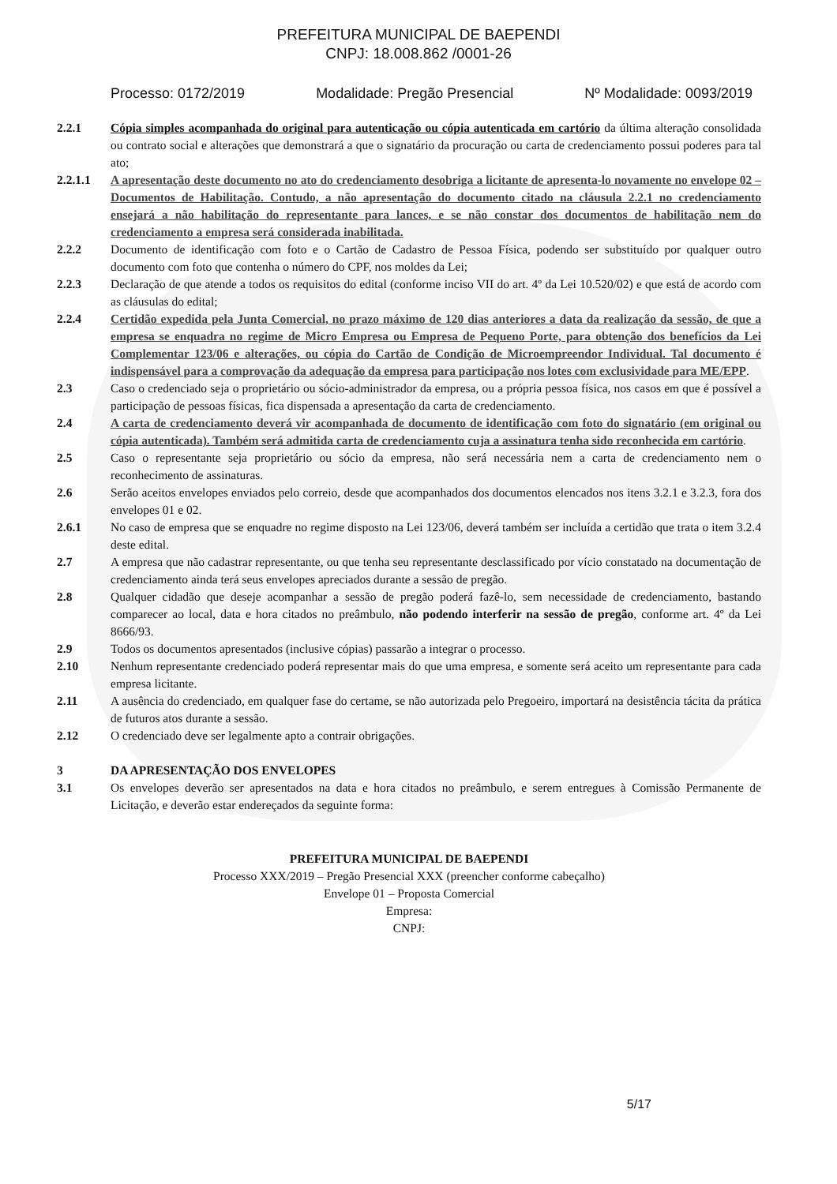PREFEITURA MUNICIPAL DE BAEPENDI
CNPJ: 18.008.862 /0001-26
Processo: 0172/2019 Modalidade: Pregão Presencial Nº Modalidade: 0093/2019
2.2.1 Cópia simples acompanhada do original para autenticação ou cópia autenticada em cartório da última alteração consolidada ou contrato social e alterações que demonstrará a que o signatário da procuração ou carta de credenciamento possui poderes para tal ato;
2.2.1.1 A apresentação deste documento no ato do credenciamento desobriga a licitante de apresenta-lo novamente no envelope 02 – Documentos de Habilitação. Contudo, a não apresentação do documento citado na cláusula 2.2.1 no credenciamento ensejará a não habilitação do representante para lances, e se não constar dos documentos de habilitação nem do credenciamento a empresa será considerada inabilitada.
2.2.2 Documento de identificação com foto e o Cartão de Cadastro de Pessoa Física, podendo ser substituído por qualquer outro documento com foto que contenha o número do CPF, nos moldes da Lei;
2.2.3 Declaração de que atende a todos os requisitos do edital (conforme inciso VII do art. 4º da Lei 10.520/02) e que está de acordo com as cláusulas do edital;
2.2.4 Certidão expedida pela Junta Comercial, no prazo máximo de 120 dias anteriores a data da realização da sessão, de que a empresa se enquadra no regime de Micro Empresa ou Empresa de Pequeno Porte, para obtenção dos benefícios da Lei Complementar 123/06 e alterações, ou cópia do Cartão de Condição de Microempreendor Individual. Tal documento é indispensável para a comprovação da adequação da empresa para participação nos lotes com exclusividade para ME/EPP.
2.3 Caso o credenciado seja o proprietário ou sócio-administrador da empresa, ou a própria pessoa física, nos casos em que é possível a participação de pessoas físicas, fica dispensada a apresentação da carta de credenciamento.
2.4 A carta de credenciamento deverá vir acompanhada de documento de identificação com foto do signatário (em original ou cópia autenticada). Também será admitida carta de credenciamento cuja a assinatura tenha sido reconhecida em cartório.
2.5 Caso o representante seja proprietário ou sócio da empresa, não será necessária nem a carta de credenciamento nem o reconhecimento de assinaturas.
2.6 Serão aceitos envelopes enviados pelo correio, desde que acompanhados dos documentos elencados nos itens 3.2.1 e 3.2.3, fora dos envelopes 01 e 02.
2.6.1 No caso de empresa que se enquadre no regime disposto na Lei 123/06, deverá também ser incluída a certidão que trata o item 3.2.4 deste edital.
2.7 A empresa que não cadastrar representante, ou que tenha seu representante desclassificado por vício constatado na documentação de credenciamento ainda terá seus envelopes apreciados durante a sessão de pregão.
2.8 Qualquer cidadão que deseje acompanhar a sessão de pregão poderá fazê-lo, sem necessidade de credenciamento, bastando comparecer ao local, data e hora citados no preâmbulo, não podendo interferir na sessão de pregão, conforme art. 4º da Lei 8666/93.
2.9 Todos os documentos apresentados (inclusive cópias) passarão a integrar o processo.
2.10 Nenhum representante credenciado poderá representar mais do que uma empresa, e somente será aceito um representante para cada empresa licitante.
2.11 A ausência do credenciado, em qualquer fase do certame, se não autorizada pelo Pregoeiro, importará na desistência tácita da prática de futuros atos durante a sessão.
2.12 O credenciado deve ser legalmente apto a contrair obrigações.
3 DA APRESENTAÇÃO DOS ENVELOPES
3.1 Os envelopes deverão ser apresentados na data e hora citados no preâmbulo, e serem entregues à Comissão Permanente de Licitação, e deverão estar endereçados da seguinte forma:
PREFEITURA MUNICIPAL DE BAEPENDI
Processo XXX/2019 – Pregão Presencial XXX (preencher conforme cabeçalho)
Envelope 01 – Proposta Comercial
Empresa:
CNPJ:
5/17